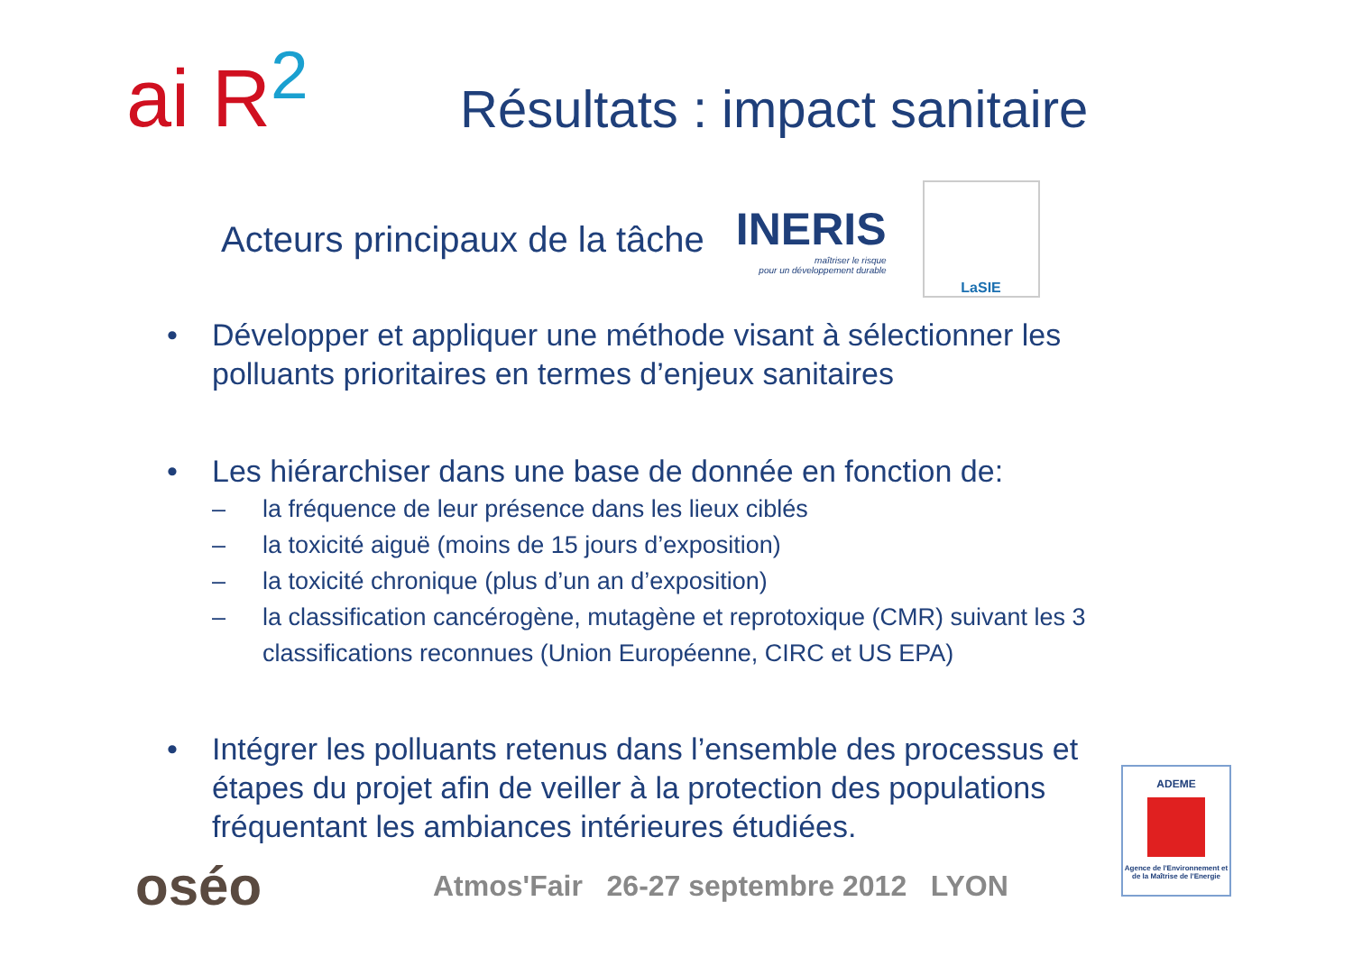ai R<sup>2</sup>
Résultats : impact sanitaire
Acteurs principaux de la tâche
INERIS
maîtriser le risque
pour un développement durable
LaSIE
• Développer et appliquer une méthode visant à sélectionner les polluants prioritaires en termes d’enjeux sanitaires
• Les hiérarchiser dans une base de donnée en fonction de:
– la fréquence de leur présence dans les lieux ciblés
– la toxicité aiguë (moins de 15 jours d’exposition)
– la toxicité chronique (plus d’un an d’exposition)
– la classification cancérogène, mutagène et reprotoxique (CMR) suivant les 3 classifications reconnues (Union Européenne, CIRC et US EPA)
• Intégrer les polluants retenus dans l’ensemble des processus et étapes du projet afin de veiller à la protection des populations fréquentant les ambiances intérieures étudiées.
oséo
Atmos'Fair 26-27 septembre 2012 LYON
ADEME
Agence de l'Environnement et de la Maîtrise de l'Energie